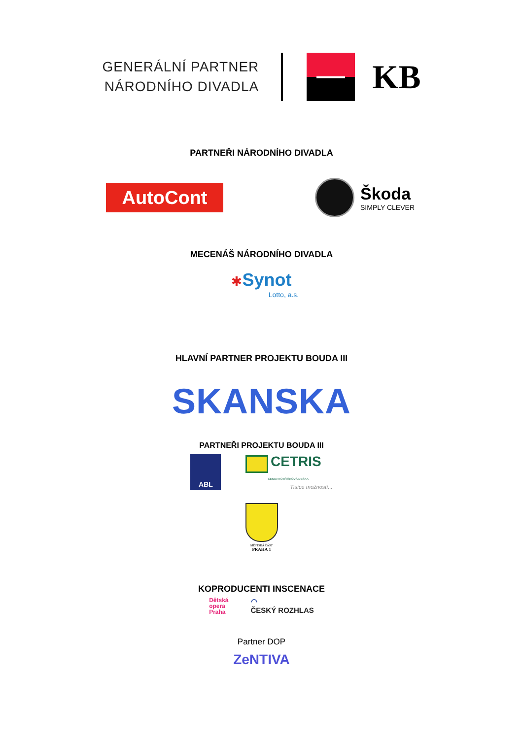GENERÁLNÍ PARTNER
NÁRODNÍHO DIVADLA
KB
PARTNEŘI NÁRODNÍHO DIVADLA
AutoCont
Škoda
SIMPLY CLEVER
MECENÁŠ NÁRODNÍHO DIVADLA
✱Synot
Lotto, a.s.
HLAVNÍ PARTNER PROJEKTU BOUDA III
SKANSKA
PARTNEŘI PROJEKTU BOUDA III
ABL
CETRIS
CEMENTOTŘÍSKOVÁ DESKA
Tisíce možností...
MĚSTSKÁ ČÁST
PRAHA 1
KOPRODUCENTI INSCENACE
Dětská
opera
Praha
◠
ČESKÝ ROZHLAS
Partner DOP
ZeNTIVA